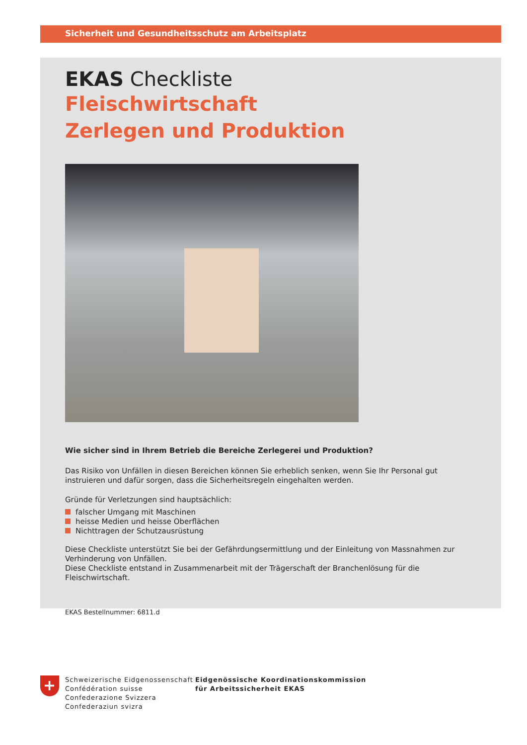Sicherheit und Gesundheitsschutz am Arbeitsplatz
EKAS Checkliste
Fleischwirtschaft
Zerlegen und Produktion
Wie sicher sind in Ihrem Betrieb die Bereiche Zerlegerei und Produktion?
Das Risiko von Unfällen in diesen Bereichen können Sie erheblich senken, wenn Sie Ihr Personal gut instruieren und dafür sorgen, dass die Sicherheitsregeln eingehalten werden.
Gründe für Verletzungen sind hauptsächlich:
falscher Umgang mit Maschinen
heisse Medien und heisse Oberflächen
Nichttragen der Schutzausrüstung
Diese Checkliste unterstützt Sie bei der Gefährdungsermittlung und der Einleitung von Massnahmen zur Verhinderung von Unfällen.
Diese Checkliste entstand in Zusammenarbeit mit der Trägerschaft der Branchenlösung für die Fleischwirtschaft.
EKAS Bestellnummer: 6811.d
+
Schweizerische Eidgenossenschaft
Confédération suisse
Confederazione Svizzera
Confederaziun svizra
Eidgenössische Koordinationskommission
für Arbeitssicherheit EKAS